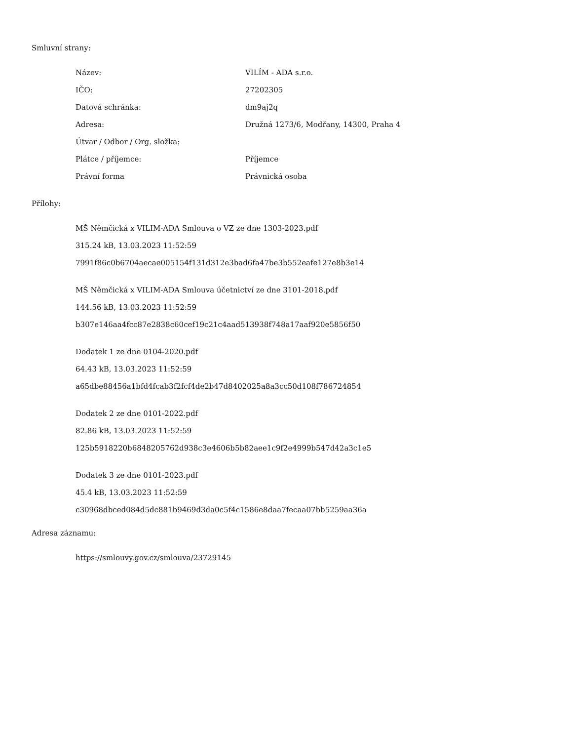Smluvní strany:
| Název: | VILÍM - ADA s.r.o. |
| IČO: | 27202305 |
| Datová schránka: | dm9aj2q |
| Adresa: | Družná 1273/6, Modřany, 14300, Praha 4 |
| Útvar / Odbor / Org. složka: | |
| Plátce / příjemce: | Příjemce |
| Právní forma | Právnická osoba |
Přílohy:
MŠ Němčická x VILIM-ADA Smlouva o VZ ze dne 1303-2023.pdf
315.24 kB, 13.03.2023 11:52:59
7991f86c0b6704aecae005154f131d312e3bad6fa47be3b552eafe127e8b3e14
MŠ Němčická x VILIM-ADA Smlouva účetnictví ze dne 3101-2018.pdf
144.56 kB, 13.03.2023 11:52:59
b307e146aa4fcc87e2838c60cef19c21c4aad513938f748a17aaf920e5856f50
Dodatek 1 ze dne 0104-2020.pdf
64.43 kB, 13.03.2023 11:52:59
a65dbe88456a1bfd4fcab3f2fcf4de2b47d8402025a8a3cc50d108f786724854
Dodatek 2 ze dne 0101-2022.pdf
82.86 kB, 13.03.2023 11:52:59
125b5918220b6848205762d938c3e4606b5b82aee1c9f2e4999b547d42a3c1e5
Dodatek 3 ze dne 0101-2023.pdf
45.4 kB, 13.03.2023 11:52:59
c30968dbced084d5dc881b9469d3da0c5f4c1586e8daa7fecaa07bb5259aa36a
Adresa záznamu:
https://smlouvy.gov.cz/smlouva/23729145